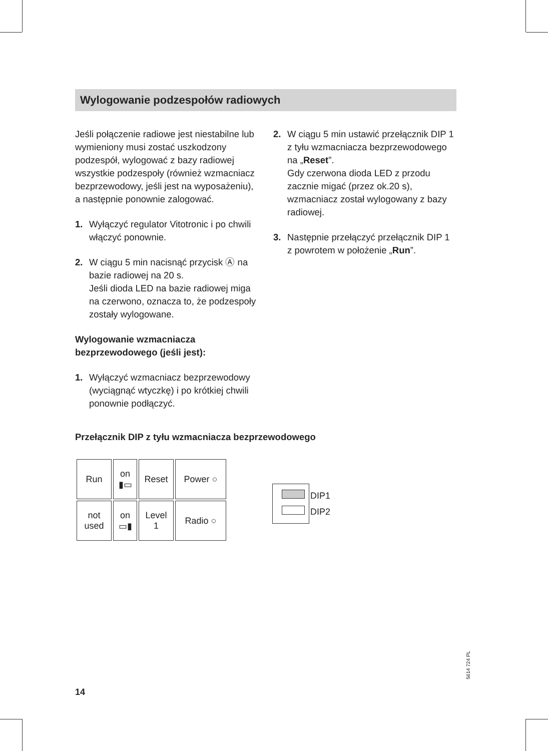Wylogowanie podzespołów radiowych
Jeśli połączenie radiowe jest niestabilne lub wymieniony musi zostać uszkodzony podzespół, wylogować z bazy radiowej wszystkie podzespoły (również wzmacniacz bezprzewodowy, jeśli jest na wyposażeniu), a następnie ponownie zalogować.
1. Wyłączyć regulator Vitotronic i po chwili włączyć ponownie.
2. W ciągu 5 min nacisnąć przycisk Ⓐ na bazie radiowej na 20 s.
Jeśli dioda LED na bazie radiowej miga na czerwono, oznacza to, że podzespoły zostały wylogowane.
Wylogowanie wzmacniacza bezprzewodowego (jeśli jest):
1. Wyłączyć wzmacniacz bezprzewodowy (wyciągnąć wtyczkę) i po krótkiej chwili ponownie podłączyć.
2. W ciągu 5 min ustawić przełącznik DIP 1 z tyłu wzmacniacza bezprzewodowego na „Reset”.
Gdy czerwona dioda LED z przodu zacznie migać (przez ok.20 s), wzmacniacz został wylogowany z bazy radiowej.
3. Następnie przełączyć przełącznik DIP 1 z powrotem w położenie „Run”.
Przełącznik DIP z tyłu wzmacniacza bezprzewodowego
| Run | on ▮▭ | Reset | Power ○ |
| not used | on ▭▮ | Level 1 | Radio ○ |
DIP1
DIP2
5614 724 PL
14